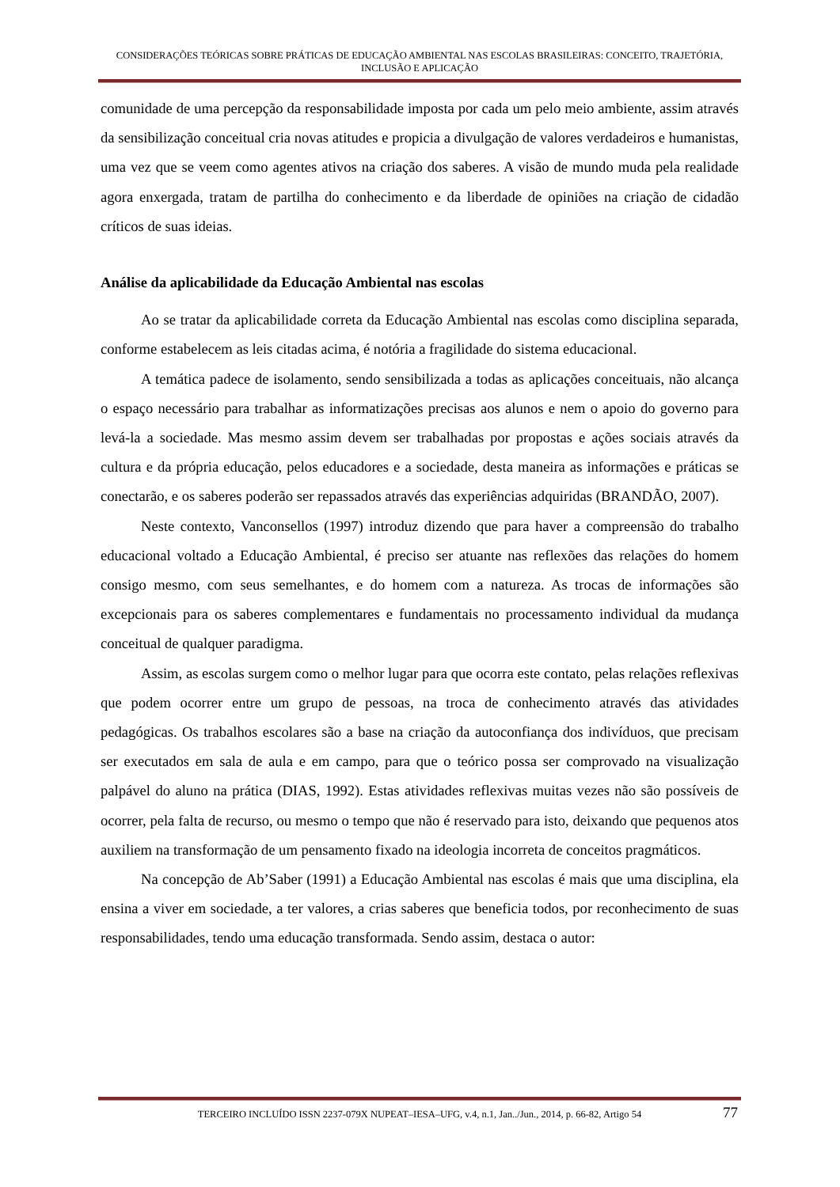CONSIDERAÇÕES TEÓRICAS SOBRE PRÁTICAS DE EDUCAÇÃO AMBIENTAL NAS ESCOLAS BRASILEIRAS: CONCEITO, TRAJETÓRIA, INCLUSÃO E APLICAÇÃO
comunidade de uma percepção da responsabilidade imposta por cada um pelo meio ambiente, assim através da sensibilização conceitual cria novas atitudes e propicia a divulgação de valores verdadeiros e humanistas, uma vez que se veem como agentes ativos na criação dos saberes. A visão de mundo muda pela realidade agora enxergada, tratam de partilha do conhecimento e da liberdade de opiniões na criação de cidadão críticos de suas ideias.
Análise da aplicabilidade da Educação Ambiental nas escolas
Ao se tratar da aplicabilidade correta da Educação Ambiental nas escolas como disciplina separada, conforme estabelecem as leis citadas acima, é notória a fragilidade do sistema educacional.
A temática padece de isolamento, sendo sensibilizada a todas as aplicações conceituais, não alcança o espaço necessário para trabalhar as informatizações precisas aos alunos e nem o apoio do governo para levá-la a sociedade. Mas mesmo assim devem ser trabalhadas por propostas e ações sociais através da cultura e da própria educação, pelos educadores e a sociedade, desta maneira as informações e práticas se conectarão, e os saberes poderão ser repassados através das experiências adquiridas (BRANDÃO, 2007).
Neste contexto, Vanconsellos (1997) introduz dizendo que para haver a compreensão do trabalho educacional voltado a Educação Ambiental, é preciso ser atuante nas reflexões das relações do homem consigo mesmo, com seus semelhantes, e do homem com a natureza. As trocas de informações são excepcionais para os saberes complementares e fundamentais no processamento individual da mudança conceitual de qualquer paradigma.
Assim, as escolas surgem como o melhor lugar para que ocorra este contato, pelas relações reflexivas que podem ocorrer entre um grupo de pessoas, na troca de conhecimento através das atividades pedagógicas. Os trabalhos escolares são a base na criação da autoconfiança dos indivíduos, que precisam ser executados em sala de aula e em campo, para que o teórico possa ser comprovado na visualização palpável do aluno na prática (DIAS, 1992). Estas atividades reflexivas muitas vezes não são possíveis de ocorrer, pela falta de recurso, ou mesmo o tempo que não é reservado para isto, deixando que pequenos atos auxiliem na transformação de um pensamento fixado na ideologia incorreta de conceitos pragmáticos.
Na concepção de Ab’Saber (1991) a Educação Ambiental nas escolas é mais que uma disciplina, ela ensina a viver em sociedade, a ter valores, a crias saberes que beneficia todos, por reconhecimento de suas responsabilidades, tendo uma educação transformada. Sendo assim, destaca o autor:
TERCEIRO INCLUÍDO ISSN 2237-079X NUPEAT–IESA–UFG, v.4, n.1, Jan../Jun., 2014, p. 66-82, Artigo 54 77